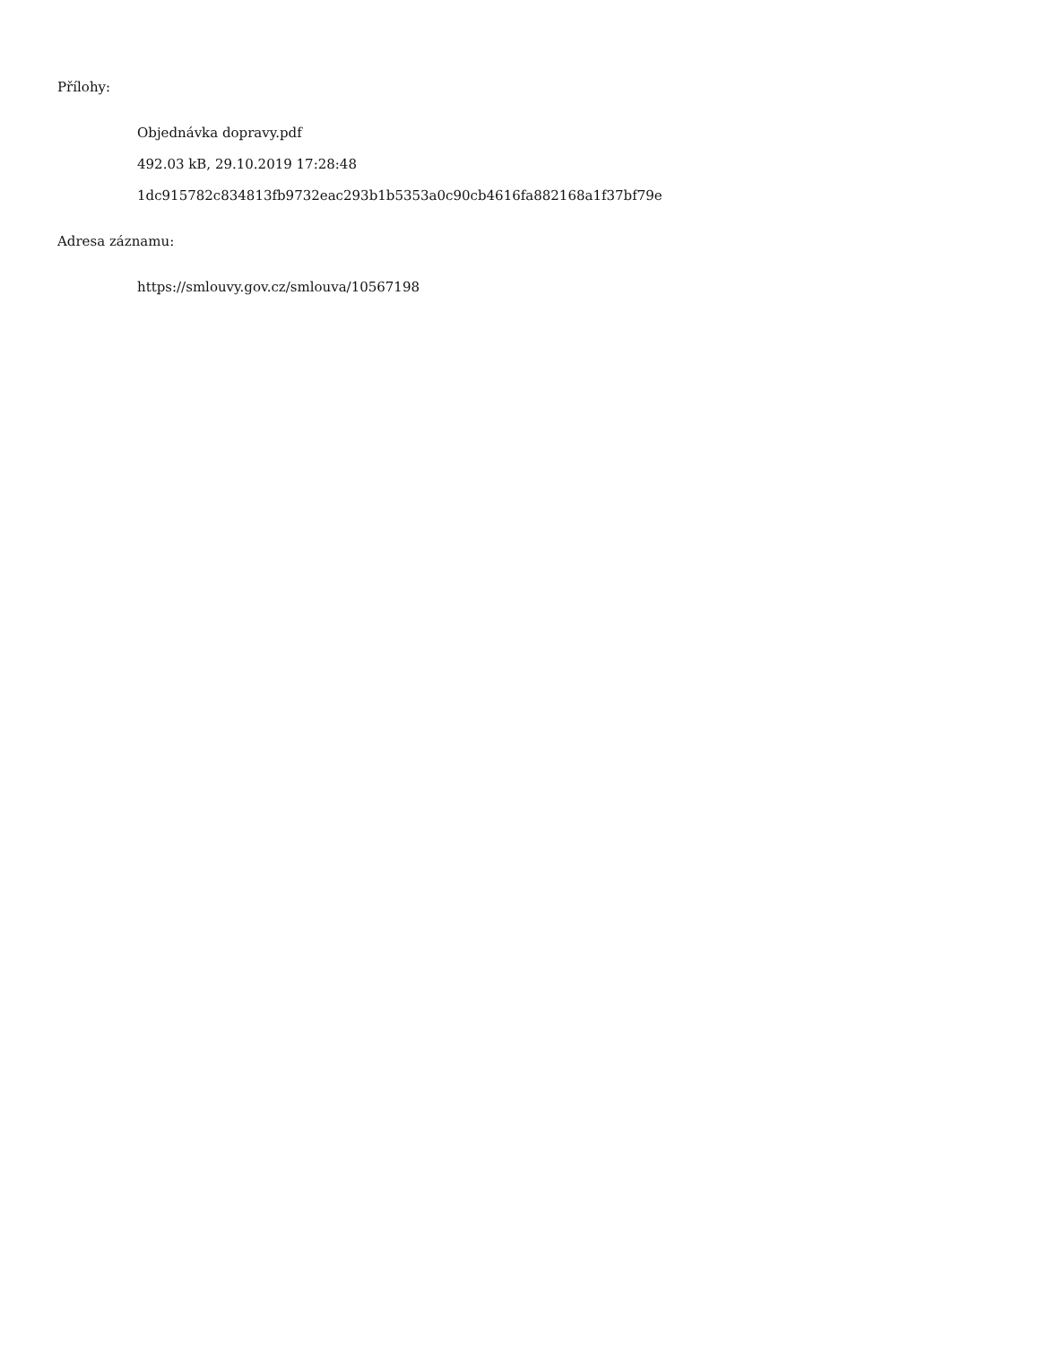Přílohy:
Objednávka dopravy.pdf
492.03 kB, 29.10.2019 17:28:48
1dc915782c834813fb9732eac293b1b5353a0c90cb4616fa882168a1f37bf79e
Adresa záznamu:
https://smlouvy.gov.cz/smlouva/10567198